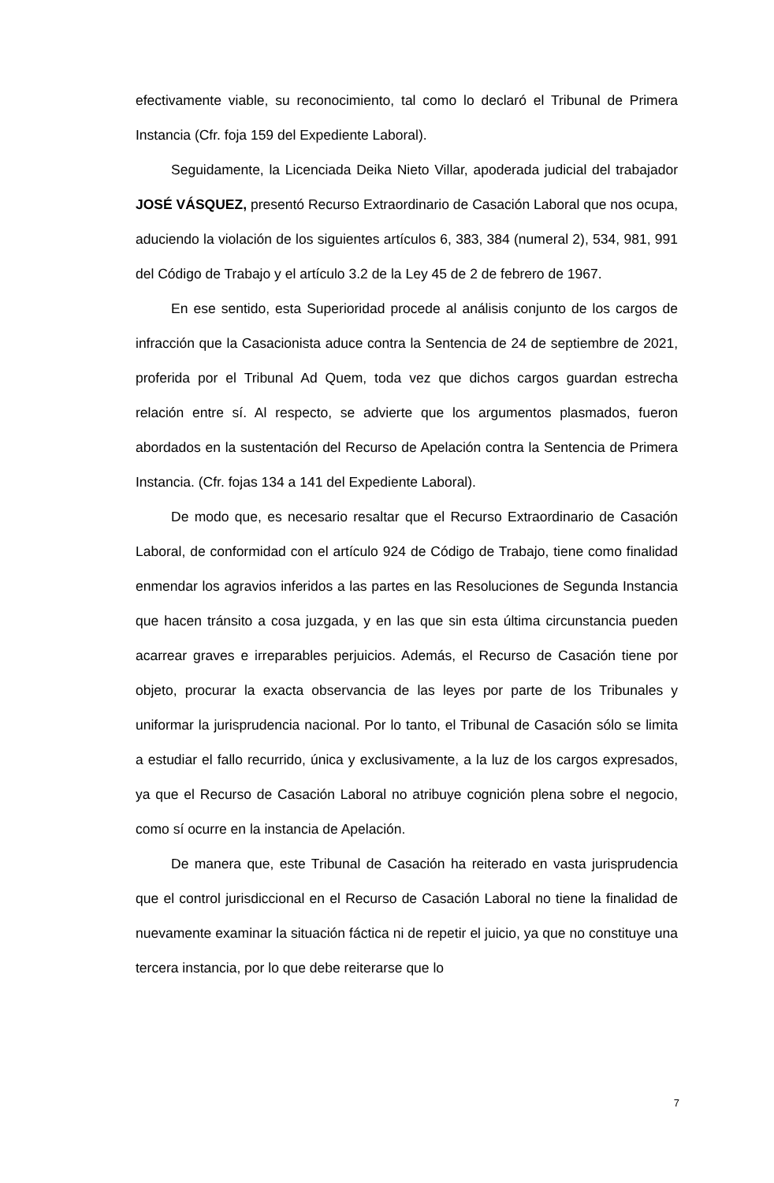efectivamente viable, su reconocimiento, tal como lo declaró el Tribunal de Primera Instancia (Cfr. foja 159 del Expediente Laboral).
Seguidamente, la Licenciada Deika Nieto Villar, apoderada judicial del trabajador JOSÉ VÁSQUEZ, presentó Recurso Extraordinario de Casación Laboral que nos ocupa, aduciendo la violación de los siguientes artículos 6, 383, 384 (numeral 2), 534, 981, 991 del Código de Trabajo y el artículo 3.2 de la Ley 45 de 2 de febrero de 1967.
En ese sentido, esta Superioridad procede al análisis conjunto de los cargos de infracción que la Casacionista aduce contra la Sentencia de 24 de septiembre de 2021, proferida por el Tribunal Ad Quem, toda vez que dichos cargos guardan estrecha relación entre sí. Al respecto, se advierte que los argumentos plasmados, fueron abordados en la sustentación del Recurso de Apelación contra la Sentencia de Primera Instancia. (Cfr. fojas 134 a 141 del Expediente Laboral).
De modo que, es necesario resaltar que el Recurso Extraordinario de Casación Laboral, de conformidad con el artículo 924 de Código de Trabajo, tiene como finalidad enmendar los agravios inferidos a las partes en las Resoluciones de Segunda Instancia que hacen tránsito a cosa juzgada, y en las que sin esta última circunstancia pueden acarrear graves e irreparables perjuicios. Además, el Recurso de Casación tiene por objeto, procurar la exacta observancia de las leyes por parte de los Tribunales y uniformar la jurisprudencia nacional. Por lo tanto, el Tribunal de Casación sólo se limita a estudiar el fallo recurrido, única y exclusivamente, a la luz de los cargos expresados, ya que el Recurso de Casación Laboral no atribuye cognición plena sobre el negocio, como sí ocurre en la instancia de Apelación.
De manera que, este Tribunal de Casación ha reiterado en vasta jurisprudencia que el control jurisdiccional en el Recurso de Casación Laboral no tiene la finalidad de nuevamente examinar la situación fáctica ni de repetir el juicio, ya que no constituye una tercera instancia, por lo que debe reiterarse que lo
7